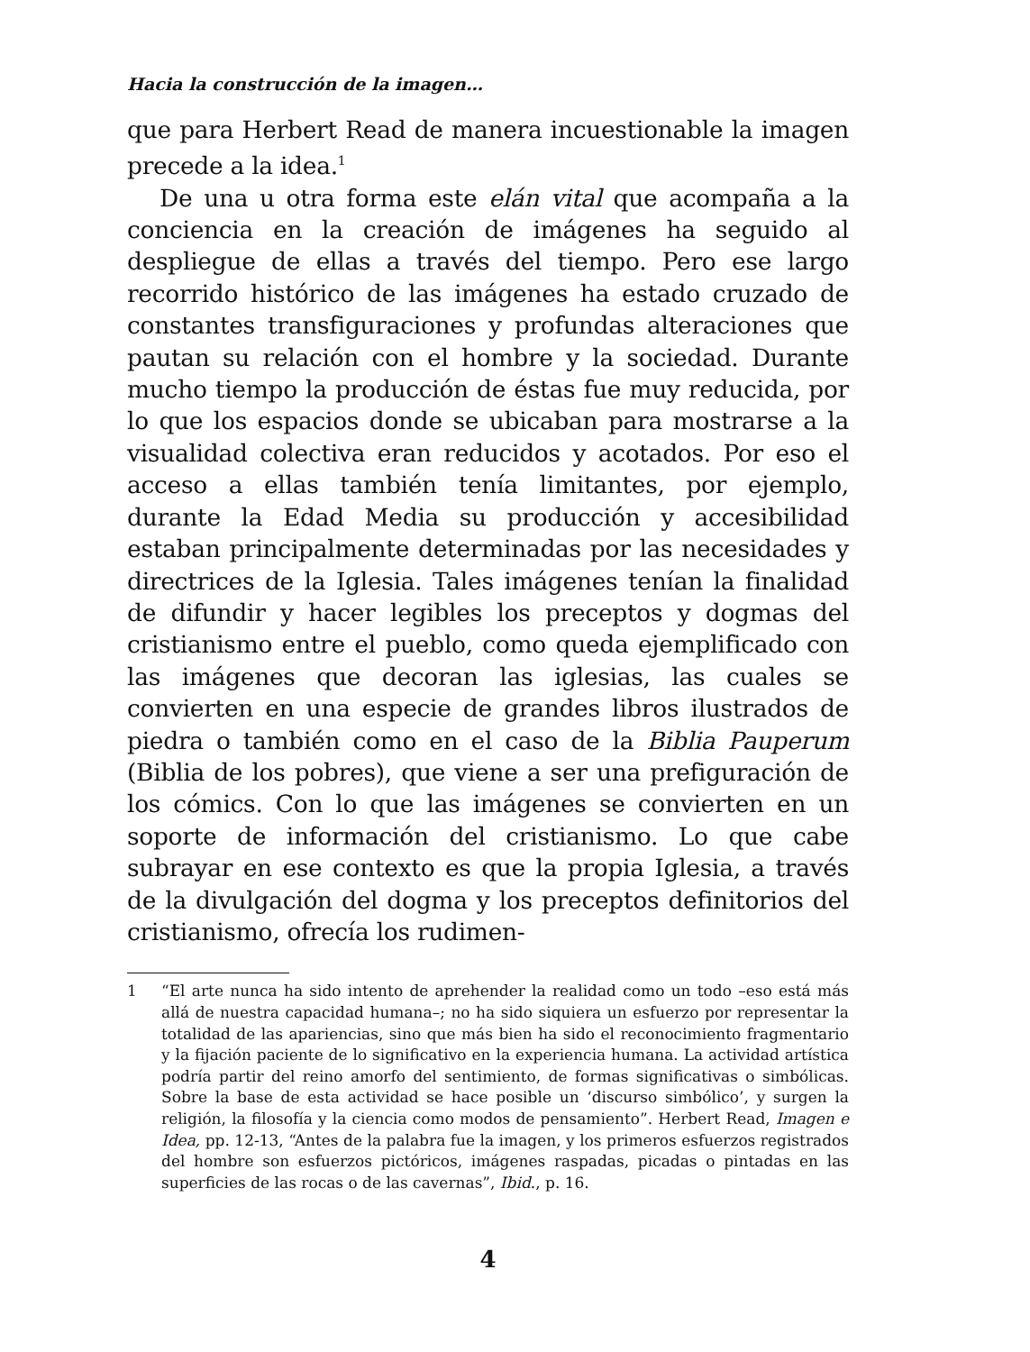Hacia la construcción de la imagen…
que para Herbert Read de manera incuestionable la imagen precede a la idea.<sup>1</sup>
De una u otra forma este elán vital que acompaña a la conciencia en la creación de imágenes ha seguido al despliegue de ellas a través del tiempo. Pero ese largo recorrido histórico de las imágenes ha estado cruzado de constantes transfiguraciones y profundas alteraciones que pautan su relación con el hombre y la sociedad. Durante mucho tiempo la producción de éstas fue muy reducida, por lo que los espacios donde se ubicaban para mostrarse a la visualidad colectiva eran reducidos y acotados. Por eso el acceso a ellas también tenía limitantes, por ejemplo, durante la Edad Media su producción y accesibilidad estaban principalmente determinadas por las necesidades y directrices de la Iglesia. Tales imágenes tenían la finalidad de difundir y hacer legibles los preceptos y dogmas del cristianismo entre el pueblo, como queda ejemplificado con las imágenes que decoran las iglesias, las cuales se convierten en una especie de grandes libros ilustrados de piedra o también como en el caso de la Biblia Pauperum (Biblia de los pobres), que viene a ser una prefiguración de los cómics. Con lo que las imágenes se convierten en un soporte de información del cristianismo. Lo que cabe subrayar en ese contexto es que la propia Iglesia, a través de la divulgación del dogma y los preceptos definitorios del cristianismo, ofrecía los rudimen-
1 “El arte nunca ha sido intento de aprehender la realidad como un todo –eso está más allá de nuestra capacidad humana–; no ha sido siquiera un esfuerzo por representar la totalidad de las apariencias, sino que más bien ha sido el reconocimiento fragmentario y la fijación paciente de lo significativo en la experiencia humana. La actividad artística podría partir del reino amorfo del sentimiento, de formas significativas o simbólicas. Sobre la base de esta actividad se hace posible un ‘discurso simbólico’, y surgen la religión, la filosofía y la ciencia como modos de pensamiento”. Herbert Read, Imagen e Idea, pp. 12-13, “Antes de la palabra fue la imagen, y los primeros esfuerzos registrados del hombre son esfuerzos pictóricos, imágenes raspadas, picadas o pintadas en las superficies de las rocas o de las cavernas”, Ibid., p. 16.
4